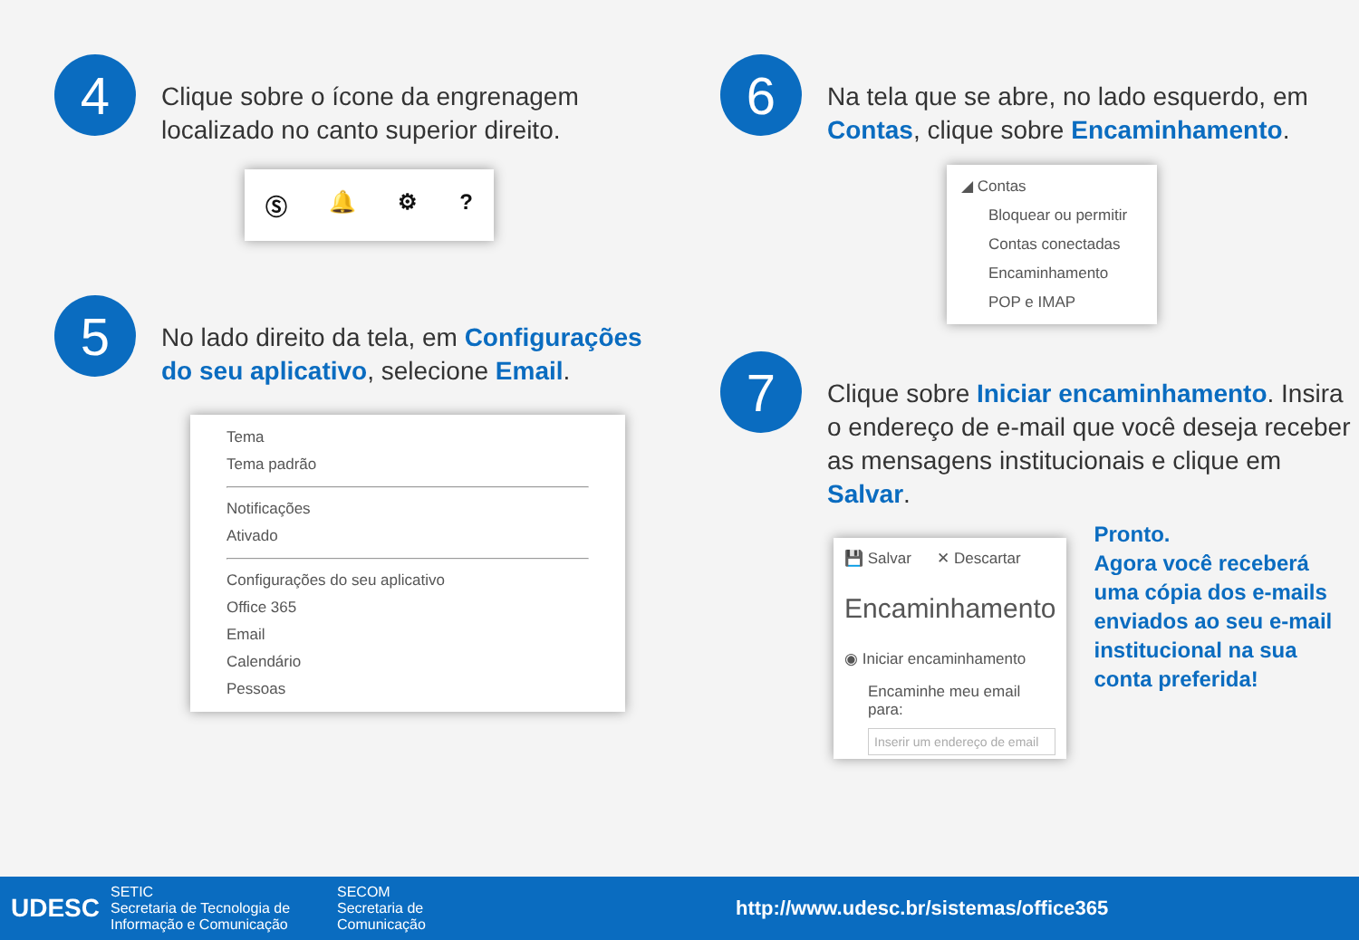4
Clique sobre o ícone da engrenagem localizado no canto superior direito.
Ⓢ 🔔 ⚙?
5
No lado direito da tela, em Configurações do seu aplicativo, selecione Email.
Tema
Tema padrão
Notificações
Ativado
Configurações do seu aplicativo
Office 365
Email
Calendário
Pessoas
6
Na tela que se abre, no lado esquerdo, em Contas, clique sobre Encaminhamento.
◢ Contas
Bloquear ou permitir
Contas conectadas
Encaminhamento
POP e IMAP
7
Clique sobre Iniciar encaminhamento. Insira o endereço de e-mail que você deseja receber as mensagens institucionais e clique em Salvar.
💾 Salvar ✕ Descartar
Encaminhamento
◉ Iniciar encaminhamento
Encaminhe meu email para:
Inserir um endereço de email
Pronto.
Agora você receberá uma cópia dos e-mails enviados ao seu e-mail institucional na sua conta preferida!
UDESC
SETIC
Secretaria de Tecnologia de Informação e Comunicação
SECOM
Secretaria de Comunicação
http://www.udesc.br/sistemas/office365